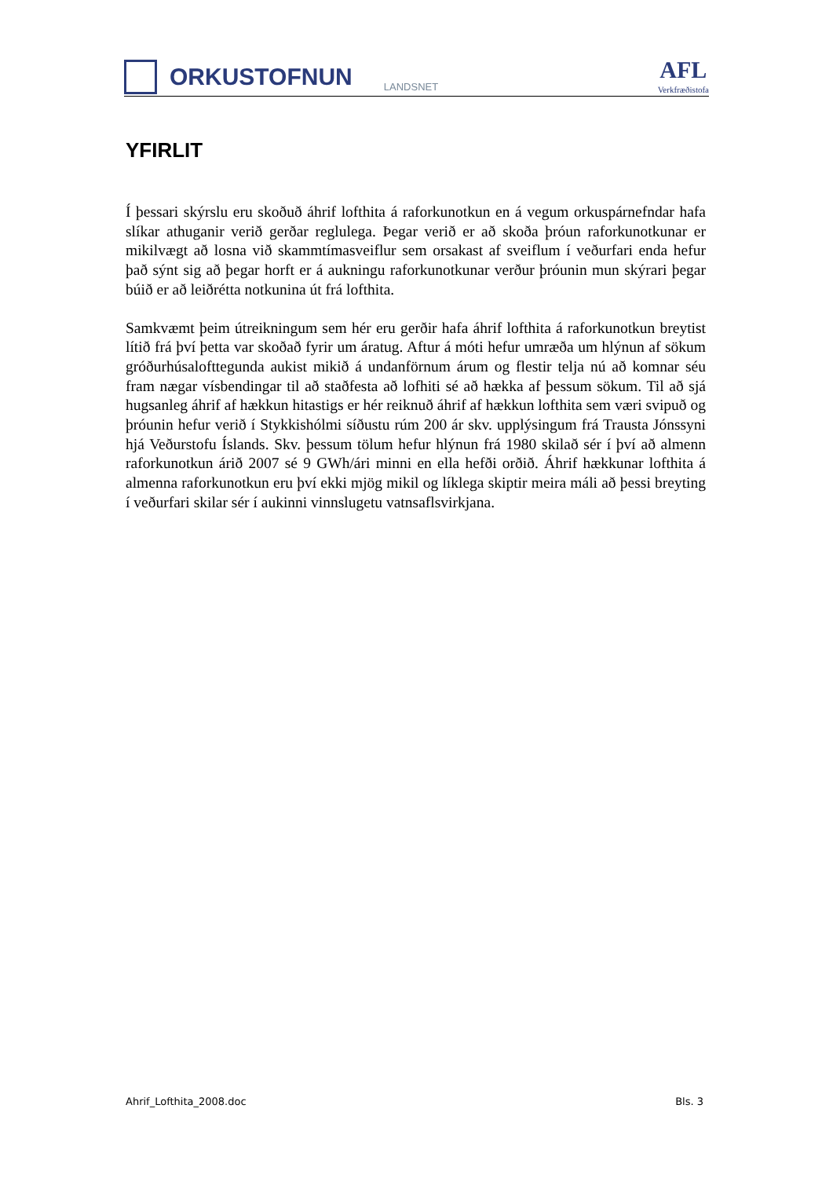ORKUSTOFNUN
LANDSNET
AFL
Verkfræðistofa
YFIRLIT
Í þessari skýrslu eru skoðuð áhrif lofthita á raforkunotkun en á vegum orkuspárnefndar hafa slíkar athuganir verið gerðar reglulega. Þegar verið er að skoða þróun raforkunotkunar er mikilvægt að losna við skammtímasveiflur sem orsakast af sveiflum í veðurfari enda hefur það sýnt sig að þegar horft er á aukningu raforkunotkunar verður þróunin mun skýrari þegar búið er að leiðrétta notkunina út frá lofthita.
Samkvæmt þeim útreikningum sem hér eru gerðir hafa áhrif lofthita á raforkunotkun breytist lítið frá því þetta var skoðað fyrir um áratug. Aftur á móti hefur umræða um hlýnun af sökum gróðurhúsalofttegunda aukist mikið á undanförnum árum og flestir telja nú að komnar séu fram nægar vísbendingar til að staðfesta að lofhiti sé að hækka af þessum sökum. Til að sjá hugsanleg áhrif af hækkun hitastigs er hér reiknuð áhrif af hækkun lofthita sem væri svipuð og þróunin hefur verið í Stykkishólmi síðustu rúm 200 ár skv. upplýsingum frá Trausta Jónssyni hjá Veðurstofu Íslands. Skv. þessum tölum hefur hlýnun frá 1980 skilað sér í því að almenn raforkunotkun árið 2007 sé 9 GWh/ári minni en ella hefði orðið. Áhrif hækkunar lofthita á almenna raforkunotkun eru því ekki mjög mikil og líklega skiptir meira máli að þessi breyting í veðurfari skilar sér í aukinni vinnslugetu vatnsaflsvirkjana.
Ahrif_Lofthita_2008.doc Bls. 3